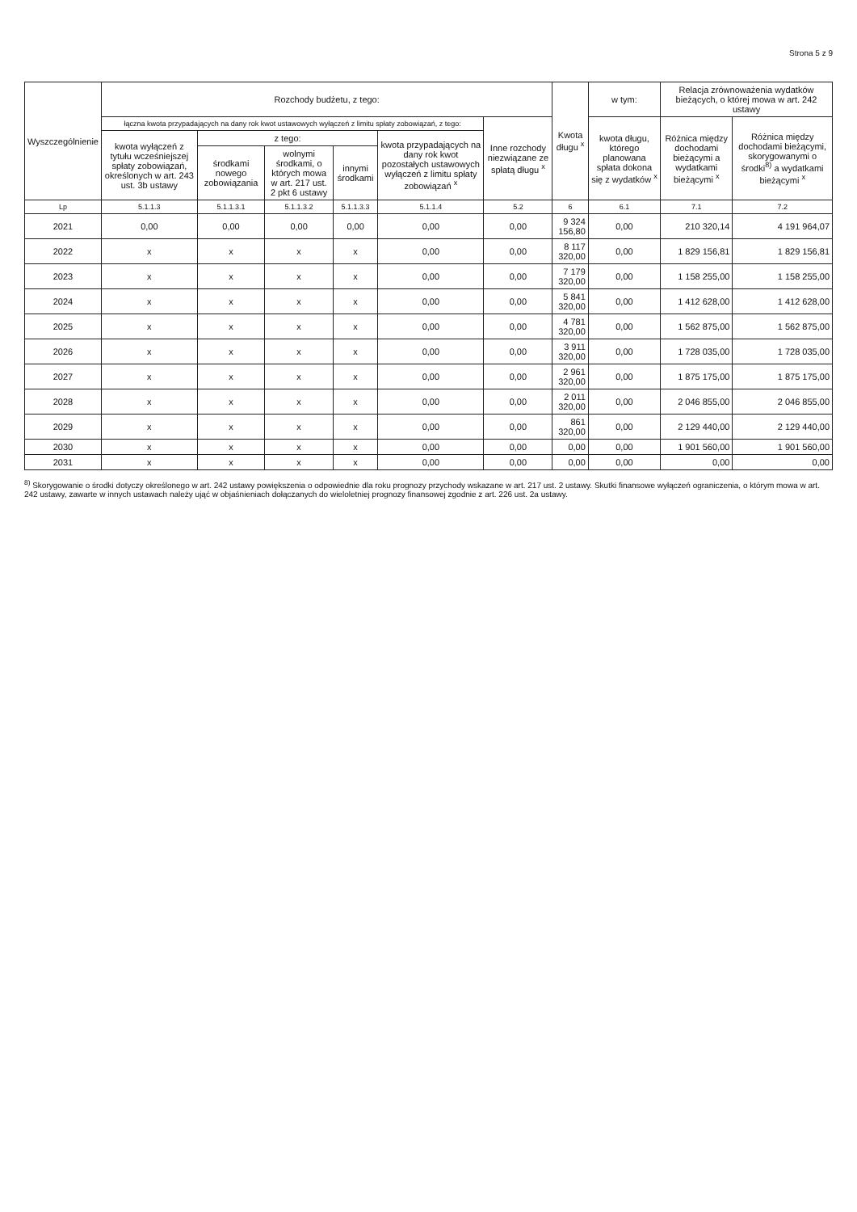Strona 5 z 9
| Wyszczególnienie | Rozchody budżetu, z tego: | | | | | | Kwota długu <sup>x</sup> | w tym: | Relacja zrównoważenia wydatków bieżących, o której mowa w art. 242 ustawy | |
| --- | --- | --- | --- | --- | --- | --- | --- | --- | --- | --- |
| | łączna kwota przypadających na dany rok kwot ustawowych wyłączeń z limitu spłaty zobowiązań, z tego: | | | | | Inne rozchody niezwiązane ze spłatą długu <sup>x</sup> | | kwota długu, którego planowana spłata dokona się z wydatków <sup>x</sup> | Różnica między dochodami bieżącymi a wydatkami bieżącymi <sup>x</sup> | Różnica między dochodami bieżącymi, skorygowanymi o środki<sup>8)</sup> a wydatkami bieżącymi <sup>x</sup> |
| | kwota wyłączeń z tytułu wcześniejszej spłaty zobowiązań, określonych w art. 243 ust. 3b ustawy | z tego: | | | kwota przypadających na dany rok kwot pozostałych ustawowych wyłączeń z limitu spłaty zobowiązań <sup>x</sup> | | | | | |
| | | środkami nowego zobowiązania | wolnymi środkami, o których mowa w art. 217 ust. 2 pkt 6 ustawy | innymi środkami | | | | | | |
| Lp | 5.1.1.3 | 5.1.1.3.1 | 5.1.1.3.2 | 5.1.1.3.3 | 5.1.1.4 | 5.2 | 6 | 6.1 | 7.1 | 7.2 |
| 2021 | 0,00 | 0,00 | 0,00 | 0,00 | 0,00 | 0,00 | 9 324 156,80 | 0,00 | 210 320,14 | 4 191 964,07 |
| 2022 | x | x | x | x | 0,00 | 0,00 | 8 117 320,00 | 0,00 | 1 829 156,81 | 1 829 156,81 |
| 2023 | x | x | x | x | 0,00 | 0,00 | 7 179 320,00 | 0,00 | 1 158 255,00 | 1 158 255,00 |
| 2024 | x | x | x | x | 0,00 | 0,00 | 5 841 320,00 | 0,00 | 1 412 628,00 | 1 412 628,00 |
| 2025 | x | x | x | x | 0,00 | 0,00 | 4 781 320,00 | 0,00 | 1 562 875,00 | 1 562 875,00 |
| 2026 | x | x | x | x | 0,00 | 0,00 | 3 911 320,00 | 0,00 | 1 728 035,00 | 1 728 035,00 |
| 2027 | x | x | x | x | 0,00 | 0,00 | 2 961 320,00 | 0,00 | 1 875 175,00 | 1 875 175,00 |
| 2028 | x | x | x | x | 0,00 | 0,00 | 2 011 320,00 | 0,00 | 2 046 855,00 | 2 046 855,00 |
| 2029 | x | x | x | x | 0,00 | 0,00 | 861 320,00 | 0,00 | 2 129 440,00 | 2 129 440,00 |
| 2030 | x | x | x | x | 0,00 | 0,00 | 0,00 | 0,00 | 1 901 560,00 | 1 901 560,00 |
| 2031 | x | x | x | x | 0,00 | 0,00 | 0,00 | 0,00 | 0,00 | 0,00 |
<sup>8)</sup> Skorygowanie o środki dotyczy określonego w art. 242 ustawy powiększenia o odpowiednie dla roku prognozy przychody wskazane w art. 217 ust. 2 ustawy. Skutki finansowe wyłączeń ograniczenia, o którym mowa w art. 242 ustawy, zawarte w innych ustawach należy ująć w objaśnieniach dołączanych do wieloletniej prognozy finansowej zgodnie z art. 226 ust. 2a ustawy.